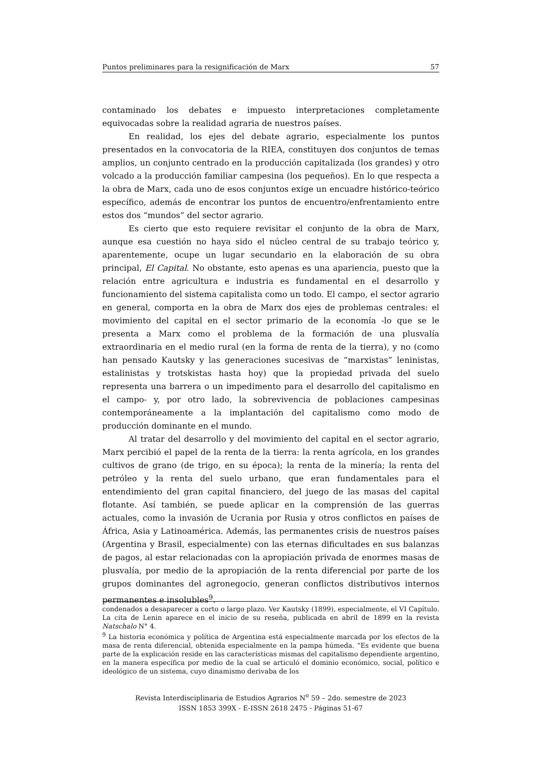Puntos preliminares para la resignificación de Marx 57
contaminado los debates e impuesto interpretaciones completamente equivocadas sobre la realidad agraria de nuestros países.
En realidad, los ejes del debate agrario, especialmente los puntos presentados en la convocatoria de la RIEA, constituyen dos conjuntos de temas amplios, un conjunto centrado en la producción capitalizada (los grandes) y otro volcado a la producción familiar campesina (los pequeños). En lo que respecta a la obra de Marx, cada uno de esos conjuntos exige un encuadre histórico-teórico específico, además de encontrar los puntos de encuentro/enfrentamiento entre estos dos “mundos” del sector agrario.
Es cierto que esto requiere revisitar el conjunto de la obra de Marx, aunque esa cuestión no haya sido el núcleo central de su trabajo teórico y, aparentemente, ocupe un lugar secundario en la elaboración de su obra principal, El Capital. No obstante, esto apenas es una apariencia, puesto que la relación entre agricultura e industria es fundamental en el desarrollo y funcionamiento del sistema capitalista como un todo. El campo, el sector agrario en general, comporta en la obra de Marx dos ejes de problemas centrales: el movimiento del capital en el sector primario de la economía -lo que se le presenta a Marx como el problema de la formación de una plusvalía extraordinaria en el medio rural (en la forma de renta de la tierra), y no (como han pensado Kautsky y las generaciones sucesivas de “marxistas” leninistas, estalinistas y trotskistas hasta hoy) que la propiedad privada del suelo representa una barrera o un impedimento para el desarrollo del capitalismo en el campo- y, por otro lado, la sobrevivencia de poblaciones campesinas contemporáneamente a la implantación del capitalismo como modo de producción dominante en el mundo.
Al tratar del desarrollo y del movimiento del capital en el sector agrario, Marx percibió el papel de la renta de la tierra: la renta agrícola, en los grandes cultivos de grano (de trigo, en su época); la renta de la minería; la renta del petróleo y la renta del suelo urbano, que eran fundamentales para el entendimiento del gran capital financiero, del juego de las masas del capital flotante. Así también, se puede aplicar en la comprensión de las guerras actuales, como la invasión de Ucrania por Rusia y otros conflictos en países de África, Asia y Latinoamérica. Además, las permanentes crisis de nuestros países (Argentina y Brasil, especialmente) con las eternas dificultades en sus balanzas de pagos, al estar relacionadas con la apropiación privada de enormes masas de plusvalía, por medio de la apropiación de la renta diferencial por parte de los grupos dominantes del agronegocio, generan conflictos distributivos internos permanentes e insolubles<sup>9</sup>.
condenados a desaparecer a corto o largo plazo. Ver Kautsky (1899), especialmente, el VI Capítulo. La cita de Lenin aparece en el inicio de su reseña, publicada en abril de 1899 en la revista Natschalo N° 4.
<sup>9</sup> La historia económica y política de Argentina está especialmente marcada por los efectos de la masa de renta diferencial, obtenida especialmente en la pampa húmeda. “Es evidente que buena parte de la explicación reside en las características mismas del capitalismo dependiente argentino, en la manera específica por medio de la cual se articuló el dominio económico, social, político e ideológico de un sistema, cuyo dinamismo derivaba de los
Revista Interdisciplinaria de Estudios Agrarios N<sup>o</sup> 59 – 2do. semestre de 2023
ISSN 1853 399X - E-ISSN 2618 2475 - Páginas 51-67